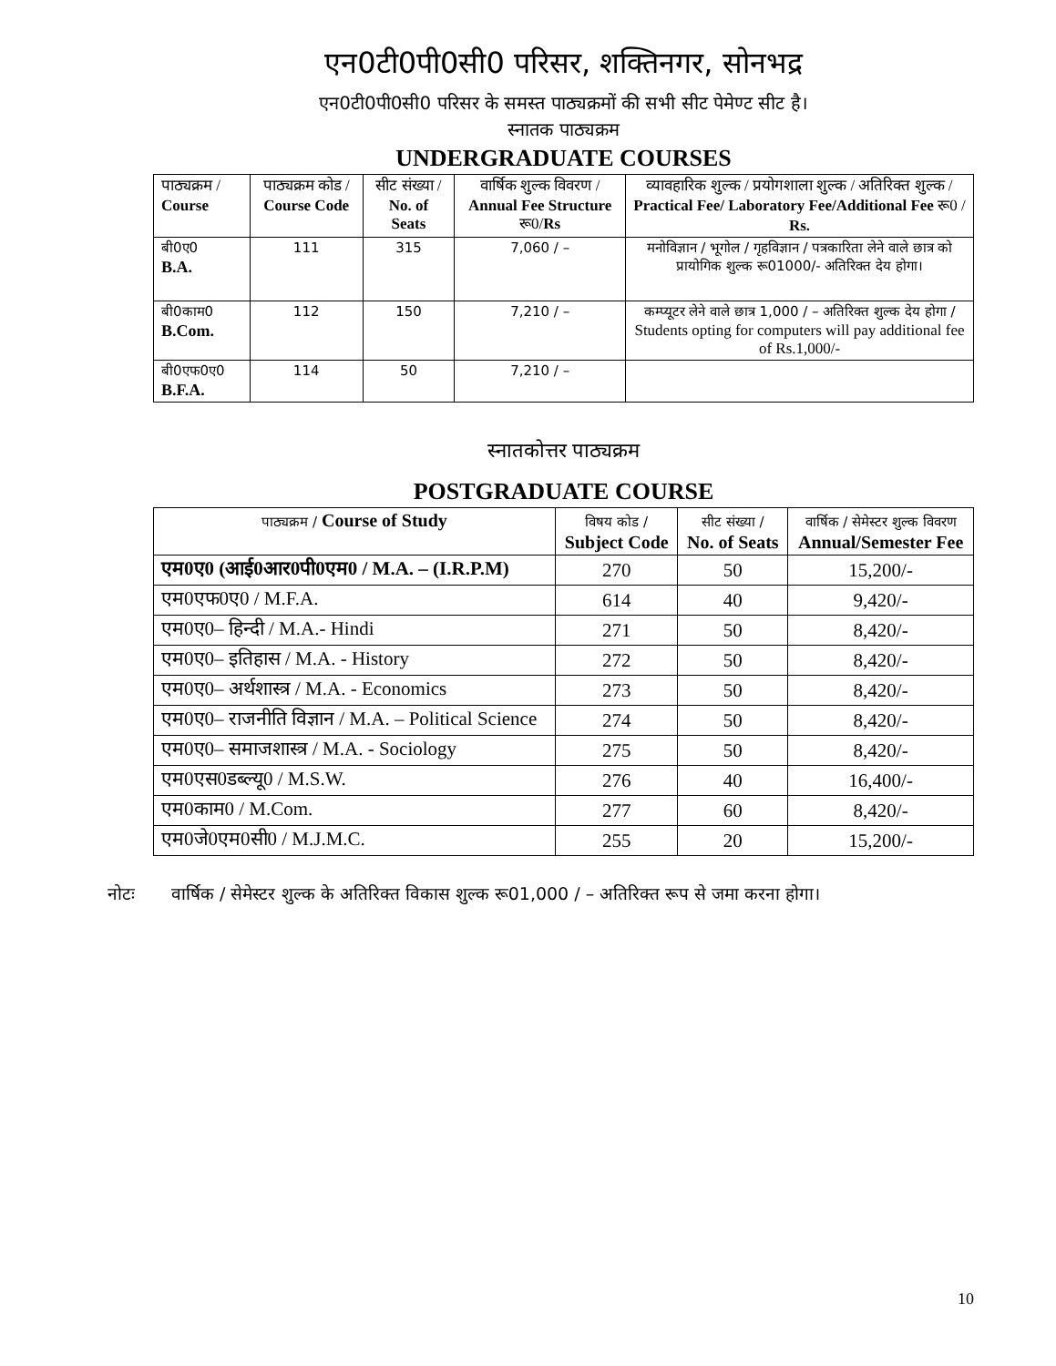एन0टी0पी0सी0 परिसर, शक्तिनगर, सोनभद्र
एन0टी0पी0सी0 परिसर के समस्त पाठ्यक्रमों की सभी सीट पेमेण्ट सीट है।
स्नातक पाठ्यक्रम
UNDERGRADUATE COURSES
| पाठ्यक्रम / Course | पाठ्यक्रम कोड / Course Code | सीट संख्या / No. of Seats | वार्षिक शुल्क विवरण / Annual Fee Structure रू0/ Rs | व्यावहारिक शुल्क / प्रयोगशाला शुल्क / अतिरिक्त शुल्क / Practical Fee/ Laboratory Fee/Additional Fee रू0 / Rs. |
| --- | --- | --- | --- | --- |
| बी0ए0 B.A. | 111 | 315 | 7,060 / – | मनोविज्ञान / भूगोल / गृहविज्ञान / पत्रकारिता लेने वाले छात्र को प्रायोगिक शुल्क रू01000/- अतिरिक्त देय होगा। |
| बी0काम0 B.Com. | 112 | 150 | 7,210 / – | कम्प्यूटर लेने वाले छात्र 1,000 / – अतिरिक्त शुल्क देय होगा / Students opting for computers will pay additional fee of Rs.1,000/- |
| बी0एफ0ए0 B.F.A. | 114 | 50 | 7,210 / – | |
स्नातकोत्तर पाठ्यक्रम
POSTGRADUATE COURSE
| पाठ्यक्रम / Course of Study | विषय कोड / Subject Code | सीट संख्या / No. of Seats | वार्षिक / सेमेस्टर शुल्क विवरण Annual/Semester Fee |
| --- | --- | --- | --- |
| एम0ए0 (आई0आर0पी0एम0 / M.A. – (I.R.P.M) | 270 | 50 | 15,200/- |
| एम0एफ0ए0 / M.F.A. | 614 | 40 | 9,420/- |
| एम0ए0– हिन्दी / M.A.- Hindi | 271 | 50 | 8,420/- |
| एम0ए0– इतिहास / M.A. - History | 272 | 50 | 8,420/- |
| एम0ए0– अर्थशास्त्र / M.A. - Economics | 273 | 50 | 8,420/- |
| एम0ए0– राजनीति विज्ञान / M.A. – Political Science | 274 | 50 | 8,420/- |
| एम0ए0– समाजशास्त्र / M.A. - Sociology | 275 | 50 | 8,420/- |
| एम0एस0डब्ल्यू0 / M.S.W. | 276 | 40 | 16,400/- |
| एम0काम0 / M.Com. | 277 | 60 | 8,420/- |
| एम0जे0एम0सी0 / M.J.M.C. | 255 | 20 | 15,200/- |
नोटः वार्षिक / सेमेस्टर शुल्क के अतिरिक्त विकास शुल्क रू01,000 / – अतिरिक्त रूप से जमा करना होगा।
10